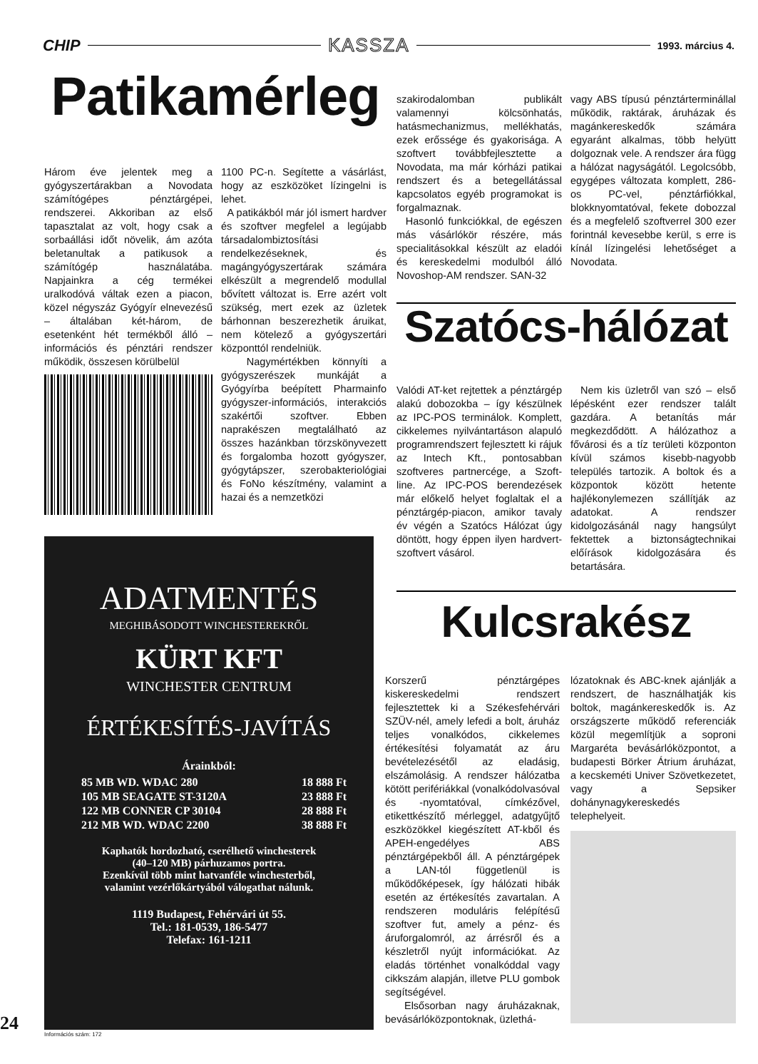CHIP KASSZA 1993. március 4.
Patikamérleg
Három éve jelentek meg a gyógyszertárakban a Novodata számítógépes pénztárgépei, rendszerei. Akkoriban az első tapasztalat az volt, hogy csak a sorbaállási időt növelik, ám azóta beletanultak a patikusok a számítógép használatába. Napjainkra a cég termékei uralkodóvá váltak ezen a piacon, közel négyszáz Gyógyír elnevezésű – általában két-három, de esetenként hét termékből álló – információs és pénztári rendszer működik, összesen körülbelül
1100 PC-n. Segítette a vásárlást, hogy az eszközöket lízingelni is lehet.
A patikákból már jól ismert hardver és szoftver megfelel a legújabb társadalombiztosítási rendelkezéseknek, és magángyógyszertárak számára elkészült a megrendelő modullal bővített változat is. Erre azért volt szükség, mert ezek az üzletek bárhonnan beszerezhetik áruikat, nem kötelező a gyógyszertári központtól rendelniük.
Nagymértékben könnyíti a gyógyszerészek munkáját a Gyógyírba beépített Pharmainfo gyógyszer-információs, interakciós szakértői szoftver. Ebben naprakészen megtalálható az összes hazánkban törzskönyvezett és forgalomba hozott gyógyszer, gyógytápszer, szerobakteriológiai és FoNo készítmény, valamint a hazai és a nemzetközi
szakirodalomban publikált valamennyi kölcsönhatás, hatásmechanizmus, mellékhatás, ezek erőssége és gyakorisága. A szoftvert továbbfejlesztette a Novodata, ma már kórházi patikai rendszert és a betegellátással kapcsolatos egyéb programokat is forgalmaznak.
Hasonló funkciókkal, de egészen más vásárlókör részére, más specialitásokkal készült az eladói és kereskedelmi modulból álló Novoshop-AM rendszer. SAN-32
vagy ABS típusú pénztárterminállal működik, raktárak, áruházak és magánkereskedők számára egyaránt alkalmas, több helyütt dolgoznak vele. A rendszer ára függ a hálózat nagyságától. Legolcsóbb, egygépes változata komplett, 286-os PC-vel, pénztárfiókkal, blokknyomtatóval, fekete dobozzal és a megfelelő szoftverrel 300 ezer forintnál kevesebbe kerül, s erre is kínál lízingelési lehetőséget a Novodata.
Szatócs-hálózat
Valódi AT-ket rejtettek a pénztárgép alakú dobozokba – így készülnek az IPC-POS terminálok. Komplett, cikkelemes nyilvántartáson alapuló programrendszert fejlesztett ki rájuk az Intech Kft., pontosabban szoftveres partnercége, a Szoft-line. Az IPC-POS berendezések már előkelő helyet foglaltak el a pénztárgép-piacon, amikor tavaly év végén a Szatócs Hálózat úgy döntött, hogy éppen ilyen hardvert-szoftvert vásárol.
Nem kis üzletről van szó – első lépésként ezer rendszer talált gazdára. A betanítás már megkezdődött. A hálózathoz a fővárosi és a tíz területi központon kívül számos kisebb-nagyobb település tartozik. A boltok és a központok között hetente hajlékonylemezen szállítják az adatokat. A rendszer kidolgozásánál nagy hangsúlyt fektettek a biztonságtechnikai előírások kidolgozására és betartására.
Kulcsrakész
Korszerű pénztárgépes kiskereskedelmi rendszert fejlesztettek ki a Székesfehérvári SZÜV-nél, amely lefedi a bolt, áruház teljes vonalkódos, cikkelemes értékesítési folyamatát az áru bevételezésétől az eladásig, elszámolásig. A rendszer hálózatba kötött perifériákkal (vonalkódolvasóval és -nyomtatóval, címkézővel, etikettkészítő mérleggel, adatgyűjtő eszközökkel kiegészített AT-kből és APEH-engedélyes ABS pénztárgépekből áll. A pénztárgépek a LAN-tól függetlenül is működőképesek, így hálózati hibák esetén az értékesítés zavartalan. A rendszeren moduláris felépítésű szoftver fut, amely a pénz- és áruforgalomról, az árrésről és a készletről nyújt információkat. Az eladás történhet vonalkóddal vagy cikkszám alapján, illetve PLU gombok segítségével.
Elsősorban nagy áruházaknak, bevásárlóközpontoknak, üzlethá-
lózatoknak és ABC-knek ajánlják a rendszert, de használhatják kis boltok, magánkereskedők is. Az országszerte működő referenciák közül megemlítjük a soproni Margaréta bevásárlóközpontot, a budapesti Börker Átrium áruházat, a kecskeméti Univer Szövetkezetet, vagy a Sepsiker dohánynagykereskedés telephelyeit.
ADATMENTÉS
MEGHIBÁSODOTT WINCHESTEREKRŐL
KÜRT KFT
WINCHESTER CENTRUM
ÉRTÉKESÍTÉS-JAVÍTÁS
Árainkból:
85 MB WD. WDAC 280 18 888 Ft
105 MB SEAGATE ST-3120A 23 888 Ft
122 MB CONNER CP 30104 28 888 Ft
212 MB WD. WDAC 2200 38 888 Ft
Kaphatók hordozható, cserélhető winchesterek
(40–120 MB) párhuzamos portra.
Ezenkívül több mint hatvanféle winchesterből,
valamint vezérlőkártyából válogathat nálunk.
1119 Budapest, Fehérvári út 55.
Tel.: 181-0539, 186-5477
Telefax: 161-1211
24 Információs szám: 172